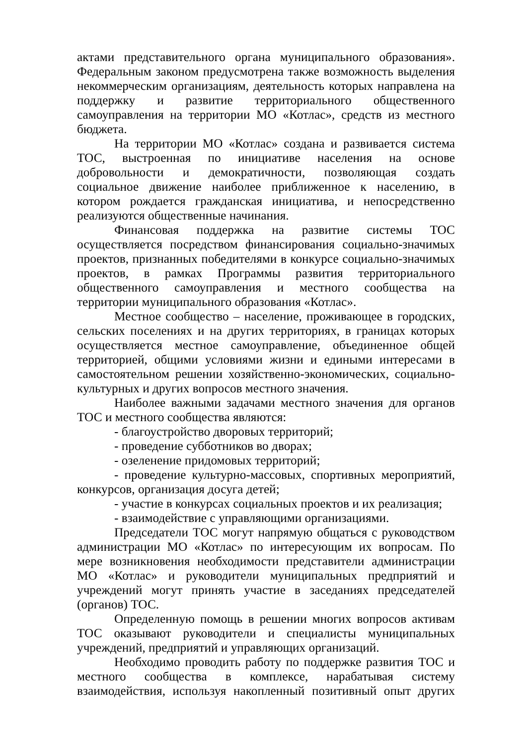актами представительного органа муниципального образования». Федеральным законом предусмотрена также возможность выделения некоммерческим организациям, деятельность которых направлена на поддержку и развитие территориального общественного самоуправления на территории МО «Котлас», средств из местного бюджета.
На территории МО «Котлас» создана и развивается система ТОС, выстроенная по инициативе населения на основе добровольности и демократичности, позволяющая создать социальное движение наиболее приближенное к населению, в котором рождается гражданская инициатива, и непосредственно реализуются общественные начинания.
Финансовая поддержка на развитие системы ТОС осуществляется посредством финансирования социально-значимых проектов, признанных победителями в конкурсе социально-значимых проектов, в рамках Программы развития территориального общественного самоуправления и местного сообщества на территории муниципального образования «Котлас».
Местное сообщество – население, проживающее в городских, сельских поселениях и на других территориях, в границах которых осуществляется местное самоуправление, объединенное общей территорией, общими условиями жизни и едиными интересами в самостоятельном решении хозяйственно-экономических, социально-культурных и других вопросов местного значения.
Наиболее важными задачами местного значения для органов ТОС и местного сообщества являются:
- благоустройство дворовых территорий;
- проведение субботников во дворах;
- озеленение придомовых территорий;
- проведение культурно-массовых, спортивных мероприятий, конкурсов, организация досуга детей;
- участие в конкурсах социальных проектов и их реализация;
- взаимодействие с управляющими организациями.
Председатели ТОС могут напрямую общаться с руководством администрации МО «Котлас» по интересующим их вопросам. По мере возникновения необходимости представители администрации МО «Котлас» и руководители муниципальных предприятий и учреждений могут принять участие в заседаниях председателей (органов) ТОС.
Определенную помощь в решении многих вопросов активам ТОС оказывают руководители и специалисты муниципальных учреждений, предприятий и управляющих организаций.
Необходимо проводить работу по поддержке развития ТОС и местного сообщества в комплексе, нарабатывая систему взаимодействия, используя накопленный позитивный опыт других